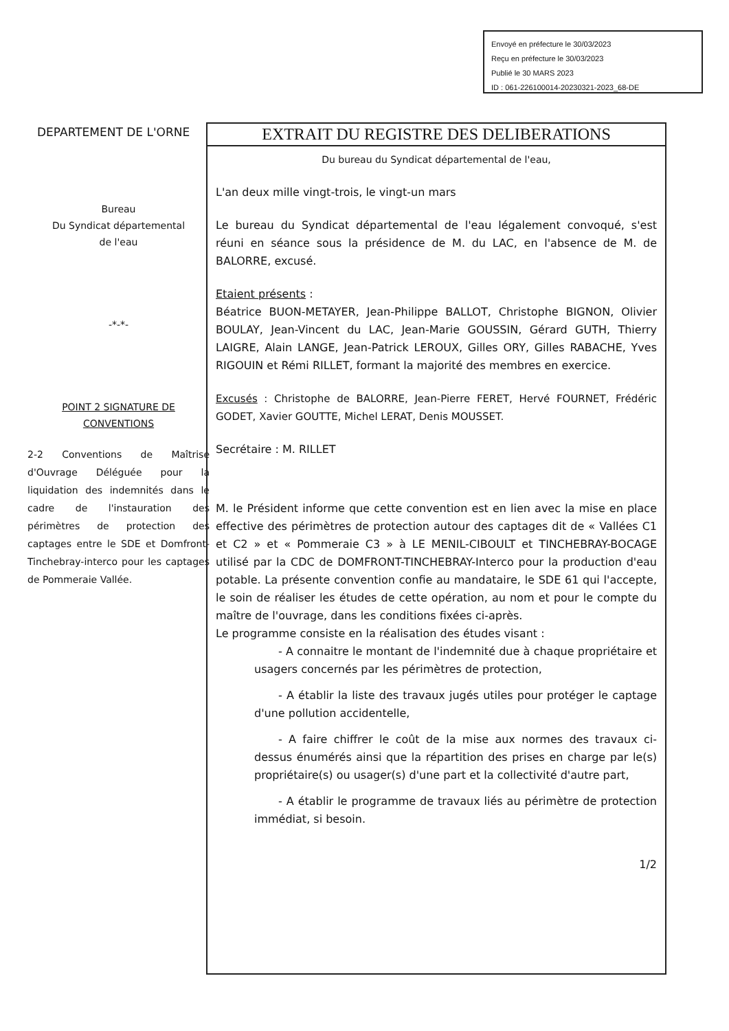Envoyé en préfecture le 30/03/2023
Reçu en préfecture le 30/03/2023
Publié le 30 MARS 2023
ID : 061-226100014-20230321-2023_68-DE
DEPARTEMENT DE L'ORNE
Bureau
Du Syndicat départemental
de l'eau
-*-*-
POINT 2 SIGNATURE DE CONVENTIONS
2-2 Conventions de Maîtrise d'Ouvrage Déléguée pour la liquidation des indemnités dans le cadre de l'instauration des périmètres de protection des captages entre le SDE et Domfront-Tinchebray-interco pour les captages de Pommeraie Vallée.
EXTRAIT DU REGISTRE DES DELIBERATIONS
Du bureau du Syndicat départemental de l'eau,
L'an deux mille vingt-trois, le vingt-un mars
Le bureau du Syndicat départemental de l'eau légalement convoqué, s'est réuni en séance sous la présidence de M. du LAC, en l'absence de M. de BALORRE, excusé.
Etaient présents :
Béatrice BUON-METAYER, Jean-Philippe BALLOT, Christophe BIGNON, Olivier BOULAY, Jean-Vincent du LAC, Jean-Marie GOUSSIN, Gérard GUTH, Thierry LAIGRE, Alain LANGE, Jean-Patrick LEROUX, Gilles ORY, Gilles RABACHE, Yves RIGOUIN et Rémi RILLET, formant la majorité des membres en exercice.
Excusés : Christophe de BALORRE, Jean-Pierre FERET, Hervé FOURNET, Frédéric GODET, Xavier GOUTTE, Michel LERAT, Denis MOUSSET.
Secrétaire : M. RILLET
M. le Président informe que cette convention est en lien avec la mise en place effective des périmètres de protection autour des captages dit de « Vallées C1 et C2 » et « Pommeraie C3 » à LE MENIL-CIBOULT et TINCHEBRAY-BOCAGE utilisé par la CDC de DOMFRONT-TINCHEBRAY-Interco pour la production d'eau potable. La présente convention confie au mandataire, le SDE 61 qui l'accepte, le soin de réaliser les études de cette opération, au nom et pour le compte du maître de l'ouvrage, dans les conditions fixées ci-après.
Le programme consiste en la réalisation des études visant :
- A connaitre le montant de l'indemnité due à chaque propriétaire et usagers concernés par les périmètres de protection,
- A établir la liste des travaux jugés utiles pour protéger le captage d'une pollution accidentelle,
- A faire chiffrer le coût de la mise aux normes des travaux ci-dessus énumérés ainsi que la répartition des prises en charge par le(s) propriétaire(s) ou usager(s) d'une part et la collectivité d'autre part,
- A établir le programme de travaux liés au périmètre de protection immédiat, si besoin.
1/2